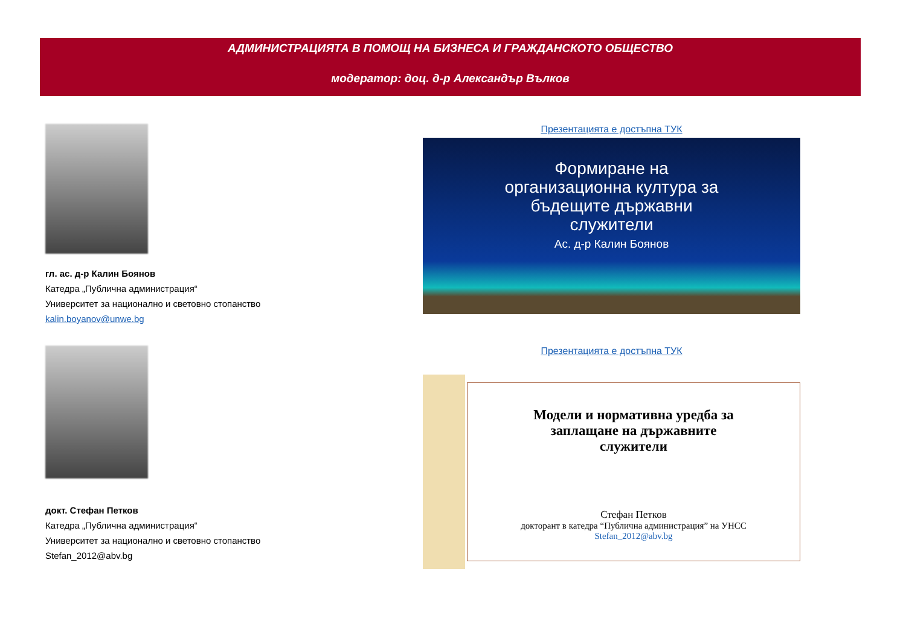АДМИНИСТРАЦИЯТА В ПОМОЩ НА БИЗНЕСА И ГРАЖДАНСКОТО ОБЩЕСТВО
модератор: доц. д-р Александър Вълков
гл. ас. д-р Калин Боянов
Катедра „Публична администрация“
Университет за национално и световно стопанство
kalin.boyanov@unwe.bg
Презентацията е достъпна ТУК
Формиране на
организационна култура за
бъдещите държавни
служители
Ас. д-р Калин Боянов
докт. Стефан Петков
Катедра „Публична администрация“
Университет за национално и световно стопанство
Stefan_2012@abv.bg
Презентацията е достъпна ТУК
Модели и нормативна уредба за
заплащане на държавните
служители
Стефан Петков
докторант в катедра “Публична администрация” на УНСС
Stefan_2012@abv.bg